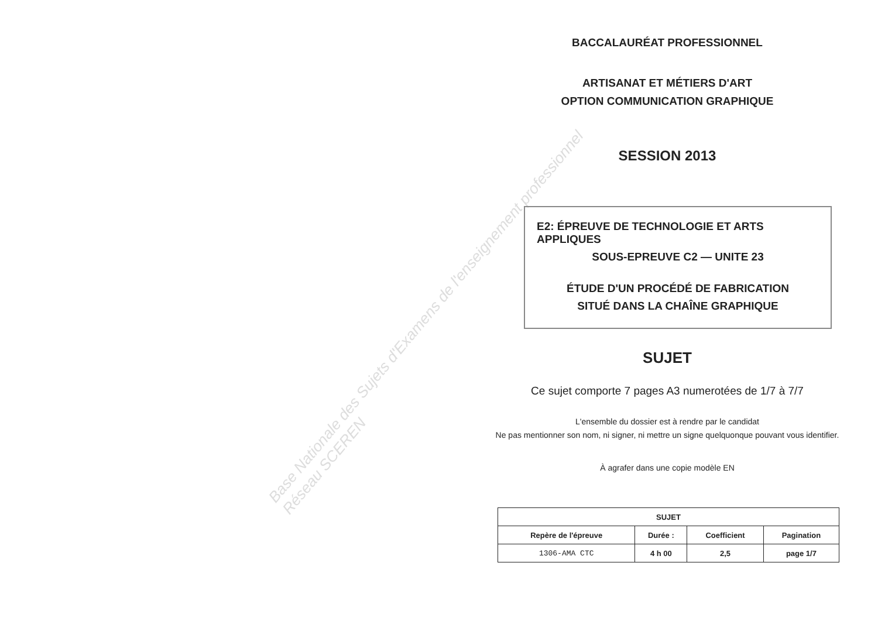Base Nationale des Sujets d'Examens de l'enseignement professionnel
Réseau SCEREN
BACCALAURÉAT PROFESSIONNEL
ARTISANAT ET MÉTIERS D'ART
OPTION COMMUNICATION GRAPHIQUE
SESSION 2013
E2: ÉPREUVE DE TECHNOLOGIE ET ARTS APPLIQUES
SOUS-EPREUVE C2 — UNITE 23
ÉTUDE D'UN PROCÉDÉ DE FABRICATION
SITUÉ DANS LA CHAÎNE GRAPHIQUE
SUJET
Ce sujet comporte 7 pages A3 numerotées de 1/7 à 7/7
L'ensemble du dossier est à rendre par le candidat
Ne pas mentionner son nom, ni signer, ni mettre un signe quelquonque pouvant vous identifier.
À agrafer dans une copie modèle EN
| SUJET | | | |
| --- | --- | --- | --- |
| Repère de l'épreuve | Durée : | Coefficient | Pagination |
| 1306-AMA CTC | 4 h 00 | 2,5 | page 1/7 |